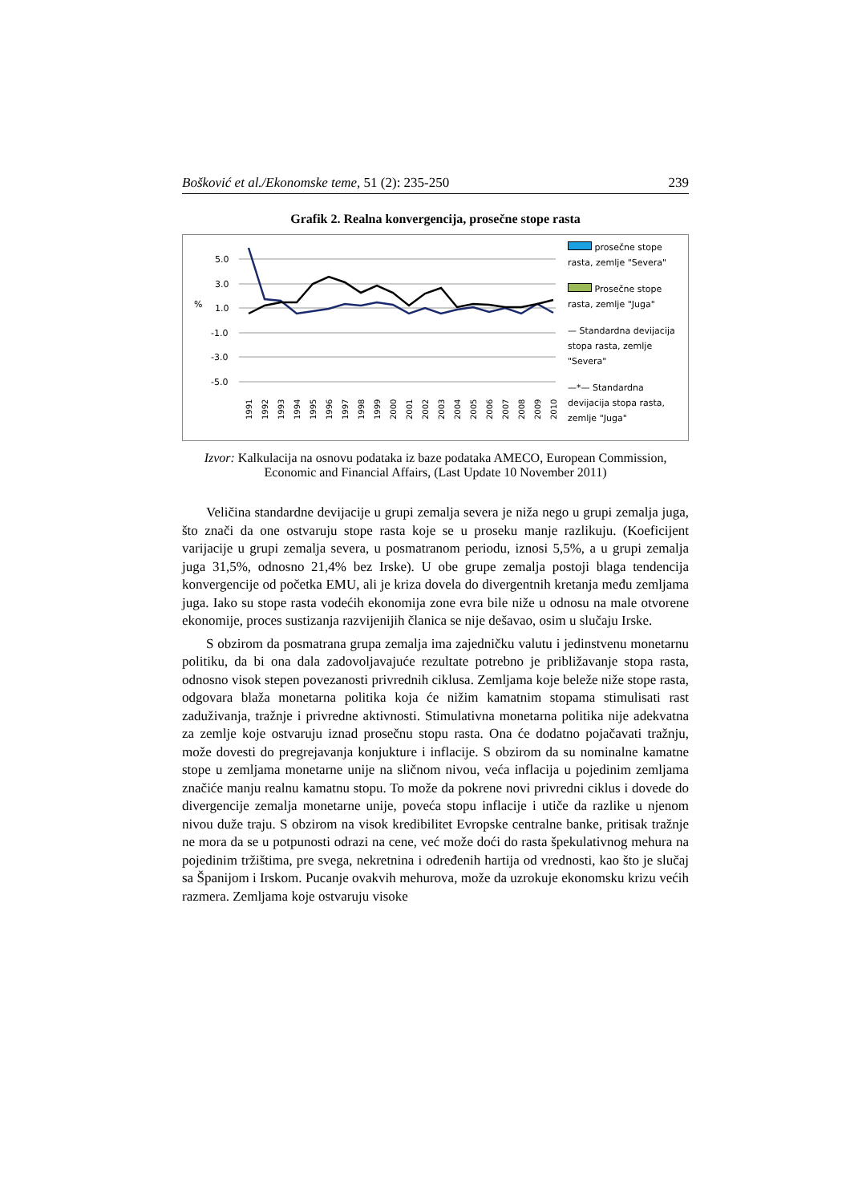Bošković et al./Ekonomske teme, 51 (2): 235-250 239
Grafik 2. Realna konvergencija, prosečne stope rasta
%
5.0
3.0
1.0
-1.0
-3.0
-5.0
1991
1992
1993
1994
1995
1996
1997
1998
1999
2000
2001
2002
2003
2004
2005
2006
2007
2008
2009
2010
prosečne stope rasta, zemlje "Severa"
Prosečne stope rasta, zemlje "Juga"
— Standardna devijacija stopa rasta, zemlje "Severa"
—*— Standardna devijacija stopa rasta, zemlje "Juga"
Izvor: Kalkulacija na osnovu podataka iz baze podataka AMECO, European Commission, Economic and Financial Affairs, (Last Update 10 November 2011)
Veličina standardne devijacije u grupi zemalja severa je niža nego u grupi zemalja juga, što znači da one ostvaruju stope rasta koje se u proseku manje razlikuju. (Koeficijent varijacije u grupi zemalja severa, u posmatranom periodu, iznosi 5,5%, a u grupi zemalja juga 31,5%, odnosno 21,4% bez Irske). U obe grupe zemalja postoji blaga tendencija konvergencije od početka EMU, ali je kriza dovela do divergentnih kretanja među zemljama juga. Iako su stope rasta vodećih ekonomija zone evra bile niže u odnosu na male otvorene ekonomije, proces sustizanja razvijenijih članica se nije dešavao, osim u slučaju Irske.
S obzirom da posmatrana grupa zemalja ima zajedničku valutu i jedinstvenu monetarnu politiku, da bi ona dala zadovoljavajuće rezultate potrebno je približavanje stopa rasta, odnosno visok stepen povezanosti privrednih ciklusa. Zemljama koje beleže niže stope rasta, odgovara blaža monetarna politika koja će nižim kamatnim stopama stimulisati rast zaduživanja, tražnje i privredne aktivnosti. Stimulativna monetarna politika nije adekvatna za zemlje koje ostvaruju iznad prosečnu stopu rasta. Ona će dodatno pojačavati tražnju, može dovesti do pregrejavanja konjukture i inflacije. S obzirom da su nominalne kamatne stope u zemljama monetarne unije na sličnom nivou, veća inflacija u pojedinim zemljama značiće manju realnu kamatnu stopu. To može da pokrene novi privredni ciklus i dovede do divergencije zemalja monetarne unije, poveća stopu inflacije i utiče da razlike u njenom nivou duže traju. S obzirom na visok kredibilitet Evropske centralne banke, pritisak tražnje ne mora da se u potpunosti odrazi na cene, već može doći do rasta špekulativnog mehura na pojedinim tržištima, pre svega, nekretnina i određenih hartija od vrednosti, kao što je slučaj sa Španijom i Irskom. Pucanje ovakvih mehurova, može da uzrokuje ekonomsku krizu većih razmera. Zemljama koje ostvaruju visoke